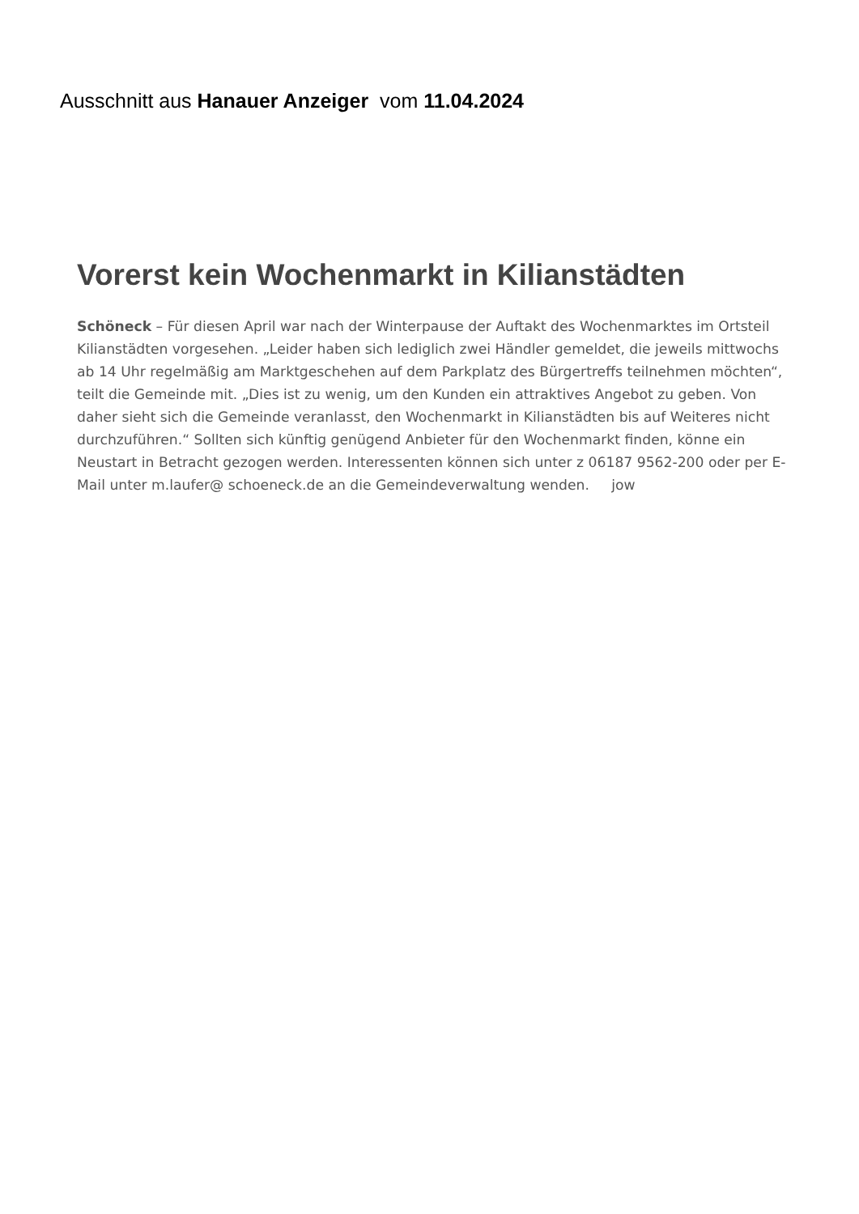Ausschnitt aus Hanauer Anzeiger vom 11.04.2024
Vorerst kein Wochenmarkt in Kilianstädten
Schöneck – Für diesen April war nach der Winterpause der Auftakt des Wochenmarktes im Ortsteil Kilianstädten vorgesehen. „Leider haben sich lediglich zwei Händler gemeldet, die jeweils mittwochs ab 14 Uhr regelmäßig am Marktgeschehen auf dem Parkplatz des Bürgertreffs teilnehmen möchten“, teilt die Gemeinde mit. „Dies ist zu wenig, um den Kunden ein attraktives Angebot zu geben. Von daher sieht sich die Gemeinde veranlasst, den Wochenmarkt in Kilianstädten bis auf Weiteres nicht durchzuführen.“ Sollten sich künftig genügend Anbieter für den Wochenmarkt finden, könne ein Neustart in Betracht gezogen werden. Interessenten können sich unter z 06187 9562-200 oder per E-Mail unter m.laufer@ schoeneck.de an die Gemeindeverwaltung wenden. jow